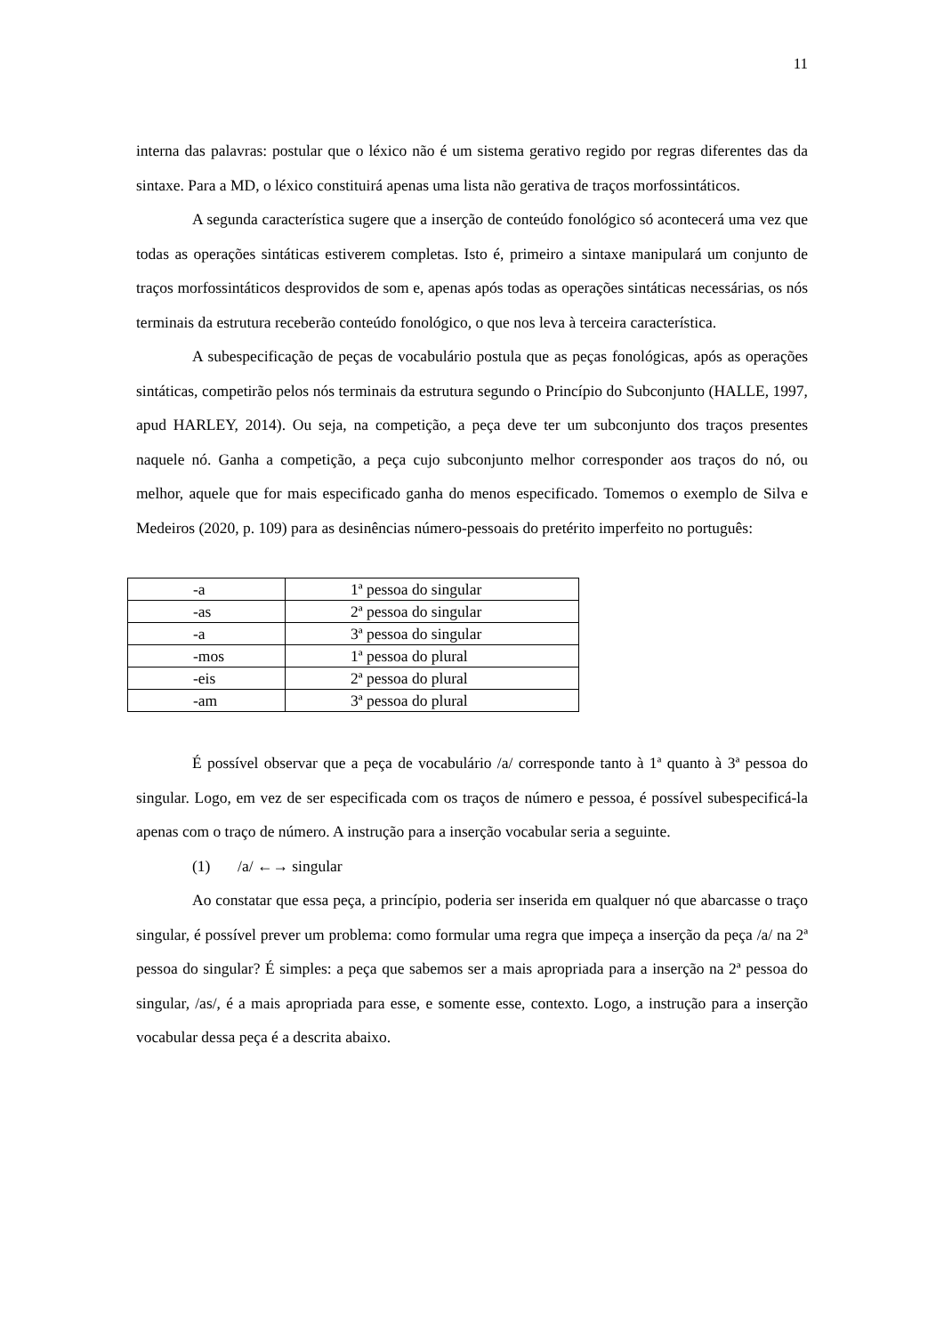11
interna das palavras: postular que o léxico não é um sistema gerativo regido por regras diferentes das da sintaxe. Para a MD, o léxico constituirá apenas uma lista não gerativa de traços morfossintáticos.
A segunda característica sugere que a inserção de conteúdo fonológico só acontecerá uma vez que todas as operações sintáticas estiverem completas. Isto é, primeiro a sintaxe manipulará um conjunto de traços morfossintáticos desprovidos de som e, apenas após todas as operações sintáticas necessárias, os nós terminais da estrutura receberão conteúdo fonológico, o que nos leva à terceira característica.
A subespecificação de peças de vocabulário postula que as peças fonológicas, após as operações sintáticas, competirão pelos nós terminais da estrutura segundo o Princípio do Subconjunto (HALLE, 1997, apud HARLEY, 2014). Ou seja, na competição, a peça deve ter um subconjunto dos traços presentes naquele nó. Ganha a competição, a peça cujo subconjunto melhor corresponder aos traços do nó, ou melhor, aquele que for mais especificado ganha do menos especificado. Tomemos o exemplo de Silva e Medeiros (2020, p. 109) para as desinências número-pessoais do pretérito imperfeito no português:
| -a | 1ª pessoa do singular |
| -as | 2ª pessoa do singular |
| -a | 3ª pessoa do singular |
| -mos | 1ª pessoa do plural |
| -eis | 2ª pessoa do plural |
| -am | 3ª pessoa do plural |
É possível observar que a peça de vocabulário /a/ corresponde tanto à 1ª quanto à 3ª pessoa do singular. Logo, em vez de ser especificada com os traços de número e pessoa, é possível subespecificá-la apenas com o traço de número. A instrução para a inserção vocabular seria a seguinte.
(1) /a/ ←→ singular
Ao constatar que essa peça, a princípio, poderia ser inserida em qualquer nó que abarcasse o traço singular, é possível prever um problema: como formular uma regra que impeça a inserção da peça /a/ na 2ª pessoa do singular? É simples: a peça que sabemos ser a mais apropriada para a inserção na 2ª pessoa do singular, /as/, é a mais apropriada para esse, e somente esse, contexto. Logo, a instrução para a inserção vocabular dessa peça é a descrita abaixo.